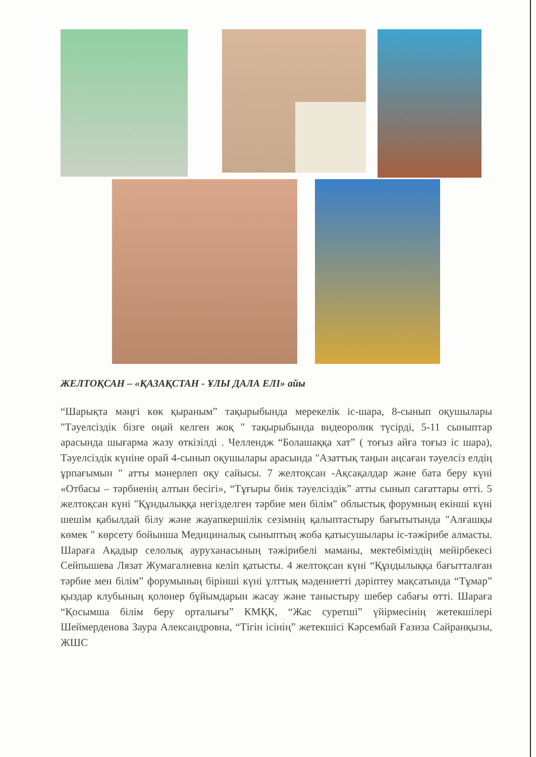ЖЕЛТОҚСАН – «ҚАЗАҚСТАН - ҰЛЫ ДАЛА ЕЛІ» айы
“Шарықта мәңгі көк қыраным” тақырыбында мерекелік іс-шара, 8-сынып оқушылары "Тәуелсіздік бізге оңай келген жоқ " тақырыбында видеоролик түсірді, 5-11 сыныптар арасында шығарма жазу өткізілді . Челлендж “Болашаққа хат” ( тоғыз айға тоғыз іс шара), Тәуелсіздік күніне орай 4-сынып оқушылары арасында "Азаттық таңын аңсаған тәуелсіз елдің ұрпағымын " атты мәнерлеп оқу сайысы. 7 желтоқсан -Ақсақалдар және бата беру күні «Отбасы – тәрбиенің алтын бесігі», “Тұғыры биік тәуелсіздік” атты сынып сағаттары өтті. 5 желтоқсан күні "Құндылыққа негізделген тәрбие мен білім" облыстық форумның екінші күні шешім қабылдай білу және жауапкершілік сезімнің қалыптастыру бағытытында "Алғашқы көмек " көрсету бойынша Медициналық сыныптың жоба қатысушылары іс-тәжірибе алмасты. Шараға Ақадыр селолық ауруханасының тәжірибелі маманы, мектебіміздің мейірбекесі Сейпышева Лязат Жумагалиевна келіп қатысты. 4 желтоқсан күні “Құндылыққа бағытталған тәрбие мен білім” форумының бірінші күні ұлттық мәдениетті дәріптеу мақсатында “Тұмар” қыздар клубының қолөнер бұйымдарын жасау және таныстыру шебер сабағы өтті. Шараға “Қосымша білім беру орталығы” КМҚК, “Жас суретші” үйірмесінің жетекшілері Шеймерденова Заура Александровна, “Тігін ісінің” жетекшісі Кәрсембай Ғазиза Сайранқызы, ЖШС